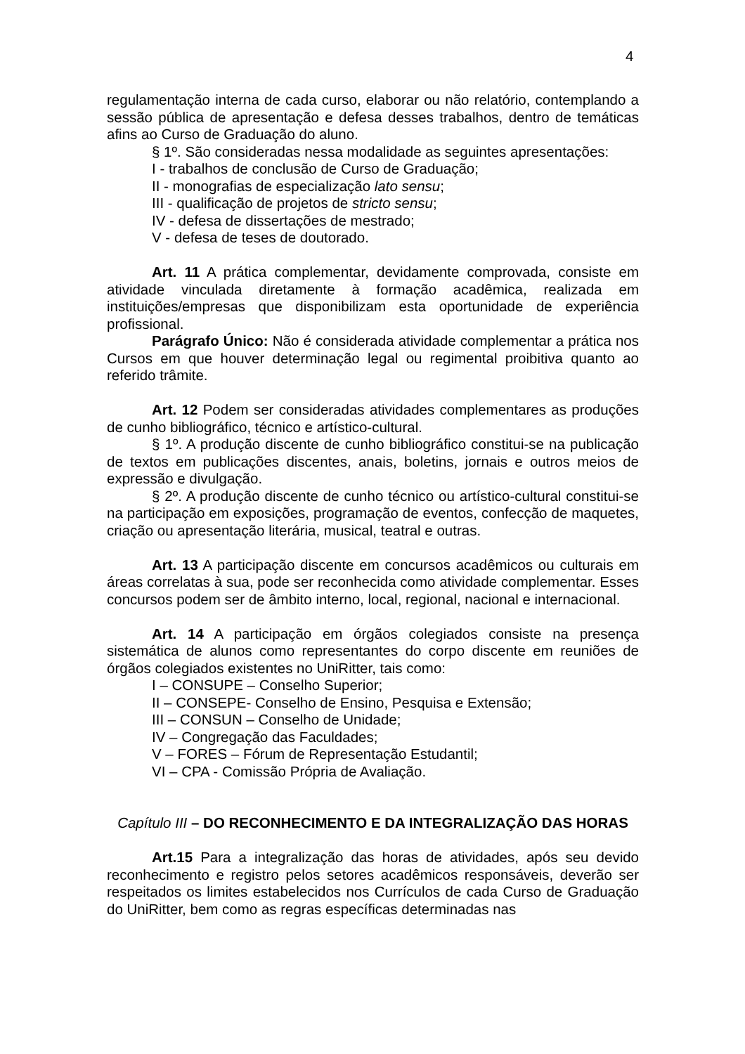4
regulamentação interna de cada curso, elaborar ou não relatório, contemplando a sessão pública de apresentação e defesa desses trabalhos, dentro de temáticas afins ao Curso de Graduação do aluno.
§ 1º. São consideradas nessa modalidade as seguintes apresentações:
I - trabalhos de conclusão de Curso de Graduação;
II - monografias de especialização lato sensu;
III - qualificação de projetos de stricto sensu;
IV - defesa de dissertações de mestrado;
V - defesa de teses de doutorado.
Art. 11 A prática complementar, devidamente comprovada, consiste em atividade vinculada diretamente à formação acadêmica, realizada em instituições/empresas que disponibilizam esta oportunidade de experiência profissional.
Parágrafo Único: Não é considerada atividade complementar a prática nos Cursos em que houver determinação legal ou regimental proibitiva quanto ao referido trâmite.
Art. 12 Podem ser consideradas atividades complementares as produções de cunho bibliográfico, técnico e artístico-cultural.
§ 1º. A produção discente de cunho bibliográfico constitui-se na publicação de textos em publicações discentes, anais, boletins, jornais e outros meios de expressão e divulgação.
§ 2º. A produção discente de cunho técnico ou artístico-cultural constitui-se na participação em exposições, programação de eventos, confecção de maquetes, criação ou apresentação literária, musical, teatral e outras.
Art. 13 A participação discente em concursos acadêmicos ou culturais em áreas correlatas à sua, pode ser reconhecida como atividade complementar. Esses concursos podem ser de âmbito interno, local, regional, nacional e internacional.
Art. 14 A participação em órgãos colegiados consiste na presença sistemática de alunos como representantes do corpo discente em reuniões de órgãos colegiados existentes no UniRitter, tais como:
I – CONSUPE – Conselho Superior;
II – CONSEPE- Conselho de Ensino, Pesquisa e Extensão;
III – CONSUN – Conselho de Unidade;
IV – Congregação das Faculdades;
V – FORES – Fórum de Representação Estudantil;
VI – CPA - Comissão Própria de Avaliação.
Capítulo III – DO RECONHECIMENTO E DA INTEGRALIZAÇÃO DAS HORAS
Art.15 Para a integralização das horas de atividades, após seu devido reconhecimento e registro pelos setores acadêmicos responsáveis, deverão ser respeitados os limites estabelecidos nos Currículos de cada Curso de Graduação do UniRitter, bem como as regras específicas determinadas nas